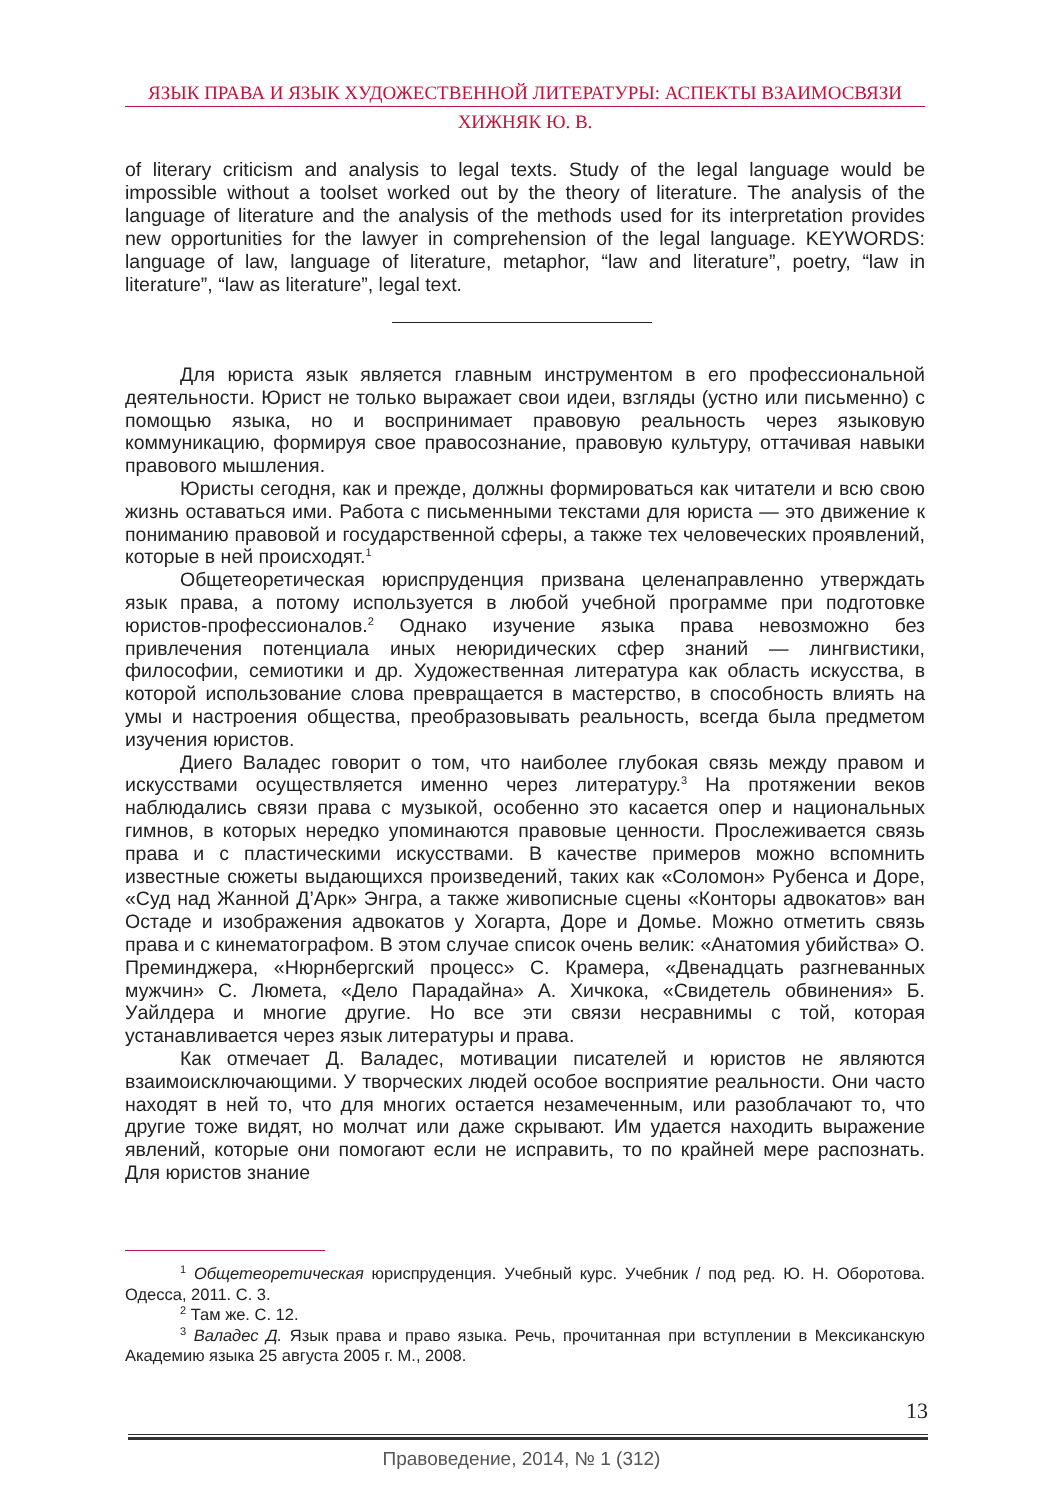ЯЗЫК ПРАВА И ЯЗЫК ХУДОЖЕСТВЕННОЙ ЛИТЕРАТУРЫ: АСПЕКТЫ ВЗАИМОСВЯЗИ
ХИЖНЯК Ю. В.
of literary criticism and analysis to legal texts. Study of the legal language would be impossible without a toolset worked out by the theory of literature. The analysis of the language of literature and the analysis of the methods used for its interpretation provides new opportunities for the lawyer in comprehension of the legal language. KEYWORDS: language of law, language of literature, metaphor, “law and literature”, poetry, “law in literature”, “law as literature”, legal text.
Для юриста язык является главным инструментом в его профессиональной деятельности. Юрист не только выражает свои идеи, взгляды (устно или письменно) с помощью языка, но и воспринимает правовую реальность через языковую коммуникацию, формируя свое правосознание, правовую культуру, оттачивая навыки правового мышления.
Юристы сегодня, как и прежде, должны формироваться как читатели и всю свою жизнь оставаться ими. Работа с письменными текстами для юриста — это движение к пониманию правовой и государственной сферы, а также тех человеческих проявлений, которые в ней происходят.<sup>1</sup>
Общетеоретическая юриспруденция призвана целенаправленно утверждать язык права, а потому используется в любой учебной программе при подготовке юристов-профессионалов.<sup>2</sup> Однако изучение языка права невозможно без привлечения потенциала иных неюридических сфер знаний — лингвистики, философии, семиотики и др. Художественная литература как область искусства, в которой использование слова превращается в мастерство, в способность влиять на умы и настроения общества, преобразовывать реальность, всегда была предметом изучения юристов.
Диего Валадес говорит о том, что наиболее глубокая связь между правом и искусствами осуществляется именно через литературу.<sup>3</sup> На протяжении веков наблюдались связи права с музыкой, особенно это касается опер и национальных гимнов, в которых нередко упоминаются правовые ценности. Прослеживается связь права и с пластическими искусствами. В качестве примеров можно вспомнить известные сюжеты выдающихся произведений, таких как «Соломон» Рубенса и Доре, «Суд над Жанной Д’Арк» Энгра, а также живописные сцены «Конторы адвокатов» ван Остаде и изображения адвокатов у Хогарта, Доре и Домье. Можно отметить связь права и с кинематографом. В этом случае список очень велик: «Анатомия убийства» О. Преминджера, «Нюрнбергский процесс» С. Крамера, «Двенадцать разгневанных мужчин» С. Люмета, «Дело Парадайна» А. Хичкока, «Свидетель обвинения» Б. Уайлдера и многие другие. Но все эти связи несравнимы с той, которая устанавливается через язык литературы и права.
Как отмечает Д. Валадес, мотивации писателей и юристов не являются взаимоисключающими. У творческих людей особое восприятие реальности. Они часто находят в ней то, что для многих остается незамеченным, или разоблачают то, что другие тоже видят, но молчат или даже скрывают. Им удается находить выражение явлений, которые они помогают если не исправить, то по крайней мере распознать. Для юристов знание
<sup>1</sup> Общетеоретическая юриспруденция. Учебный курс. Учебник / под ред. Ю. Н. Оборотова. Одесса, 2011. С. 3.
<sup>2</sup> Там же. С. 12.
<sup>3</sup> Валадес Д. Язык права и право языка. Речь, прочитанная при вступлении в Мексиканскую Академию языка 25 августа 2005 г. М., 2008.
13
Правоведение, 2014, № 1 (312)